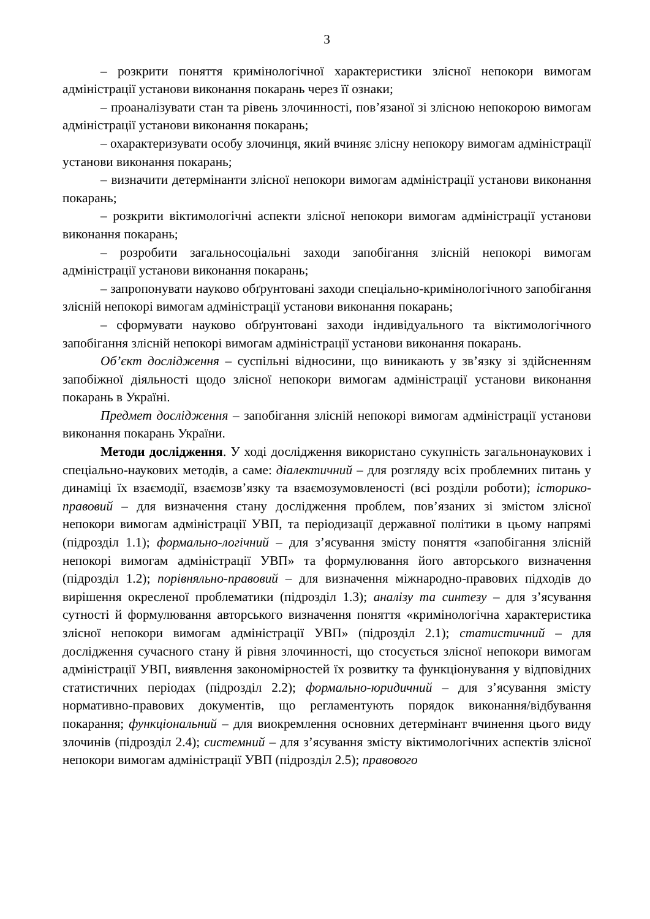3
– розкрити поняття кримінологічної характеристики злісної непокори вимогам адміністрації установи виконання покарань через її ознаки;
– проаналізувати стан та рівень злочинності, пов’язаної зі злісною непокорою вимогам адміністрації установи виконання покарань;
– охарактеризувати особу злочинця, який вчиняє злісну непокору вимогам адміністрації установи виконання покарань;
– визначити детермінанти злісної непокори вимогам адміністрації установи виконання покарань;
– розкрити віктимологічні аспекти злісної непокори вимогам адміністрації установи виконання покарань;
– розробити загальносоціальні заходи запобігання злісній непокорі вимогам адміністрації установи виконання покарань;
– запропонувати науково обґрунтовані заходи спеціально-кримінологічного запобігання злісній непокорі вимогам адміністрації установи виконання покарань;
– сформувати науково обґрунтовані заходи індивідуального та віктимологічного запобігання злісній непокорі вимогам адміністрації установи виконання покарань.
Об’єкт дослідження – суспільні відносини, що виникають у зв’язку зі здійсненням запобіжної діяльності щодо злісної непокори вимогам адміністрації установи виконання покарань в Україні.
Предмет дослідження – запобігання злісній непокорі вимогам адміністрації установи виконання покарань України.
Методи дослідження. У ході дослідження використано сукупність загальнонаукових і спеціально-наукових методів, а саме: діалектичний – для розгляду всіх проблемних питань у динаміці їх взаємодії, взаємозв’язку та взаємозумовленості (всі розділи роботи); історико-правовий – для визначення стану дослідження проблем, пов’язаних зі змістом злісної непокори вимогам адміністрації УВП, та періодизації державної політики в цьому напрямі (підрозділ 1.1); формально-логічний – для з’ясування змісту поняття «запобігання злісній непокорі вимогам адміністрації УВП» та формулювання його авторського визначення (підрозділ 1.2); порівняльно-правовий – для визначення міжнародно-правових підходів до вирішення окресленої проблематики (підрозділ 1.3); аналізу та синтезу – для з’ясування сутності й формулювання авторського визначення поняття «кримінологічна характеристика злісної непокори вимогам адміністрації УВП» (підрозділ 2.1); статистичний – для дослідження сучасного стану й рівня злочинності, що стосується злісної непокори вимогам адміністрації УВП, виявлення закономірностей їх розвитку та функціонування у відповідних статистичних періодах (підрозділ 2.2); формально-юридичний – для з’ясування змісту нормативно-правових документів, що регламентують порядок виконання/відбування покарання; функціональний – для виокремлення основних детермінант вчинення цього виду злочинів (підрозділ 2.4); системний – для з’ясування змісту віктимологічних аспектів злісної непокори вимогам адміністрації УВП (підрозділ 2.5); правового